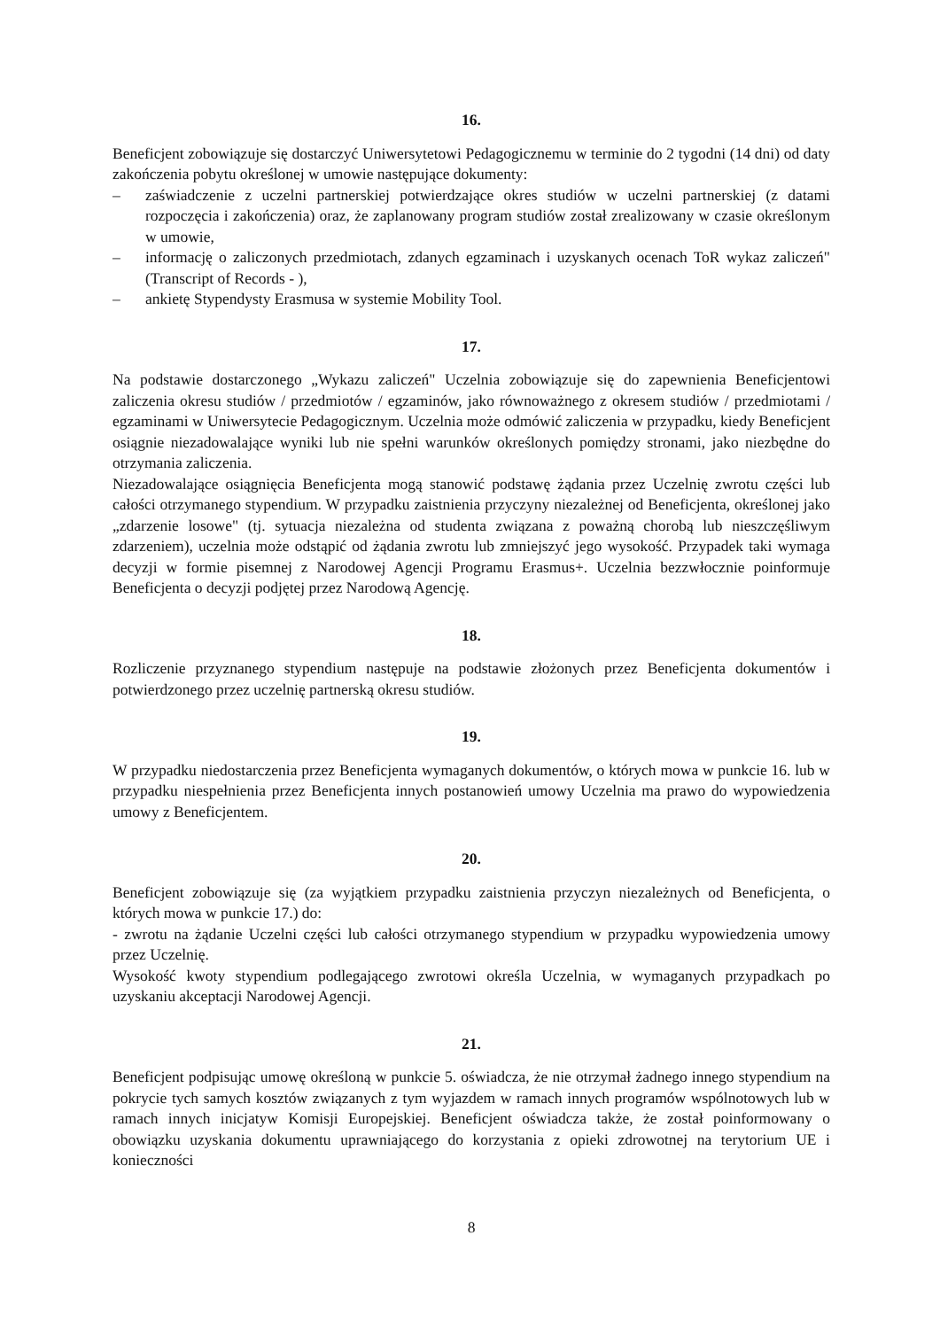16.
Beneficjent zobowiązuje się dostarczyć Uniwersytetowi Pedagogicznemu w terminie do 2 tygodni (14 dni) od daty zakończenia pobytu określonej w umowie następujące dokumenty:
– zaświadczenie z uczelni partnerskiej potwierdzające okres studiów w uczelni partnerskiej (z datami rozpoczęcia i zakończenia) oraz, że zaplanowany program studiów został zrealizowany w czasie określonym w umowie,
– informację o zaliczonych przedmiotach, zdanych egzaminach i uzyskanych ocenach ToR wykaz zaliczeń" (Transcript of Records - ),
– ankietę Stypendysty Erasmusa w systemie Mobility Tool.
17.
Na podstawie dostarczonego „Wykazu zaliczeń" Uczelnia zobowiązuje się do zapewnienia Beneficjentowi zaliczenia okresu studiów / przedmiotów / egzaminów, jako równoważnego z okresem studiów / przedmiotami / egzaminami w Uniwersytecie Pedagogicznym. Uczelnia może odmówić zaliczenia w przypadku, kiedy Beneficjent osiągnie niezadowalające wyniki lub nie spełni warunków określonych pomiędzy stronami, jako niezbędne do otrzymania zaliczenia.
Niezadowalające osiągnięcia Beneficjenta mogą stanowić podstawę żądania przez Uczelnię zwrotu części lub całości otrzymanego stypendium. W przypadku zaistnienia przyczyny niezależnej od Beneficjenta, określonej jako „zdarzenie losowe" (tj. sytuacja niezależna od studenta związana z poważną chorobą lub nieszczęśliwym zdarzeniem), uczelnia może odstąpić od żądania zwrotu lub zmniejszyć jego wysokość. Przypadek taki wymaga decyzji w formie pisemnej z Narodowej Agencji Programu Erasmus+. Uczelnia bezzwłocznie poinformuje Beneficjenta o decyzji podjętej przez Narodową Agencję.
18.
Rozliczenie przyznanego stypendium następuje na podstawie złożonych przez Beneficjenta dokumentów i potwierdzonego przez uczelnię partnerską okresu studiów.
19.
W przypadku niedostarczenia przez Beneficjenta wymaganych dokumentów, o których mowa w punkcie 16. lub w przypadku niespełnienia przez Beneficjenta innych postanowień umowy Uczelnia ma prawo do wypowiedzenia umowy z Beneficjentem.
20.
Beneficjent zobowiązuje się (za wyjątkiem przypadku zaistnienia przyczyn niezależnych od Beneficjenta, o których mowa w punkcie 17.) do:
- zwrotu na żądanie Uczelni części lub całości otrzymanego stypendium w przypadku wypowiedzenia umowy przez Uczelnię.
Wysokość kwoty stypendium podlegającego zwrotowi określa Uczelnia, w wymaganych przypadkach po uzyskaniu akceptacji Narodowej Agencji.
21.
Beneficjent podpisując umowę określoną w punkcie 5. oświadcza, że nie otrzymał żadnego innego stypendium na pokrycie tych samych kosztów związanych z tym wyjazdem w ramach innych programów wspólnotowych lub w ramach innych inicjatyw Komisji Europejskiej. Beneficjent oświadcza także, że został poinformowany o obowiązku uzyskania dokumentu uprawniającego do korzystania z opieki zdrowotnej na terytorium UE i konieczności
8